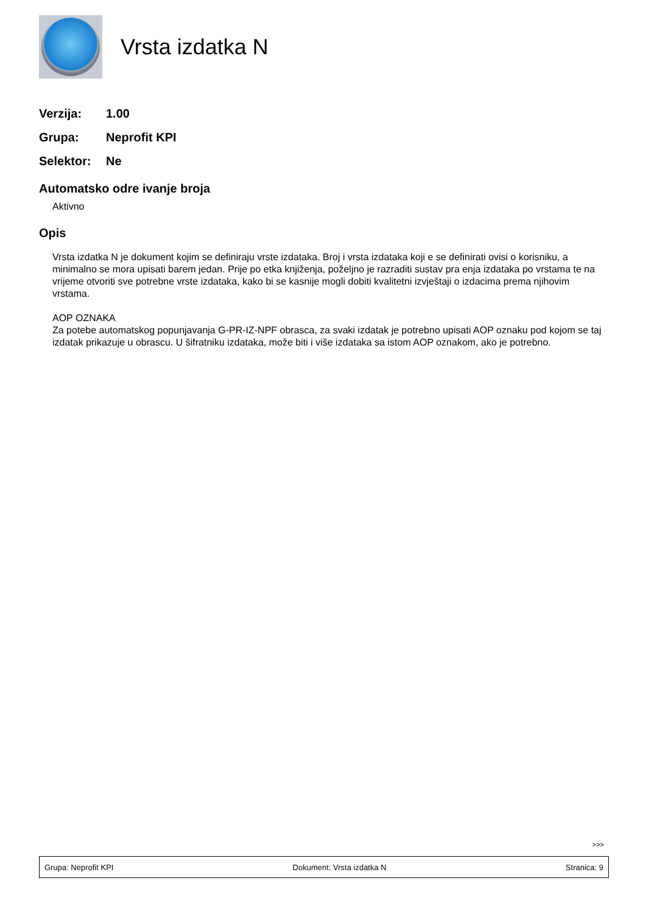Vrsta izdatka N
Verzija: 1.00
Grupa: Neprofit KPI
Selektor: Ne
Automatsko odre ivanje broja
Aktivno
Opis
Vrsta izdatka N je dokument kojim se definiraju vrste izdataka. Broj i vrsta izdataka koji e se definirati ovisi o korisniku, a minimalno se mora upisati barem jedan. Prije po etka knjiženja, poželjno je razraditi sustav pra enja izdataka po vrstama te na vrijeme otvoriti sve potrebne vrste izdataka, kako bi se kasnije mogli dobiti kvalitetni izvještaji o izdacima prema njihovim vrstama.
AOP OZNAKA
Za potebe automatskog popunjavanja G-PR-IZ-NPF obrasca, za svaki izdatak je potrebno upisati AOP oznaku pod kojom se taj izdatak prikazuje u obrascu. U šifratniku izdataka, može biti i više izdataka sa istom AOP oznakom, ako je potrebno.
>>>
Grupa: Neprofit KPI Dokument: Vrsta izdatka N Stranica: 9